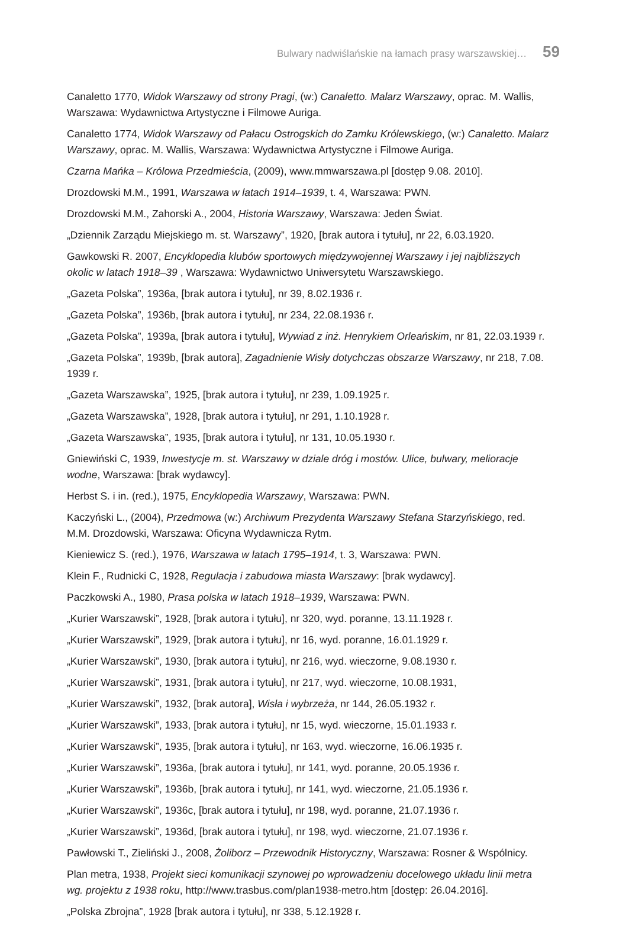Bulwary nadwiślańskie na łamach prasy warszawskiej… 59
Canaletto 1770, Widok Warszawy od strony Pragi, (w:) Canaletto. Malarz Warszawy, oprac. M. Wallis, Warszawa: Wydawnictwa Artystyczne i Filmowe Auriga.
Canaletto 1774, Widok Warszawy od Pałacu Ostrogskich do Zamku Królewskiego, (w:) Canaletto. Malarz Warszawy, oprac. M. Wallis, Warszawa: Wydawnictwa Artystyczne i Filmowe Auriga.
Czarna Mańka – Królowa Przedmieścia, (2009), www.mmwarszawa.pl [dostęp 9.08. 2010].
Drozdowski M.M., 1991, Warszawa w latach 1914–1939, t. 4, Warszawa: PWN.
Drozdowski M.M., Zahorski A., 2004, Historia Warszawy, Warszawa: Jeden Świat.
„Dziennik Zarządu Miejskiego m. st. Warszawy”, 1920, [brak autora i tytułu], nr 22, 6.03.1920.
Gawkowski R. 2007, Encyklopedia klubów sportowych międzywojennej Warszawy i jej najbliższych okolic w latach 1918–39 , Warszawa: Wydawnictwo Uniwersytetu Warszawskiego.
„Gazeta Polska”, 1936a, [brak autora i tytułu], nr 39, 8.02.1936 r.
„Gazeta Polska”, 1936b, [brak autora i tytułu], nr 234, 22.08.1936 r.
„Gazeta Polska”, 1939a, [brak autora i tytułu], Wywiad z inż. Henrykiem Orleańskim, nr 81, 22.03.1939 r.
„Gazeta Polska”, 1939b, [brak autora], Zagadnienie Wisły dotychczas obszarze Warszawy, nr 218, 7.08. 1939 r.
„Gazeta Warszawska”, 1925, [brak autora i tytułu], nr 239, 1.09.1925 r.
„Gazeta Warszawska”, 1928, [brak autora i tytułu], nr 291, 1.10.1928 r.
„Gazeta Warszawska”, 1935, [brak autora i tytułu], nr 131, 10.05.1930 r.
Gniewiński C, 1939, Inwestycje m. st. Warszawy w dziale dróg i mostów. Ulice, bulwary, melioracje wodne, Warszawa: [brak wydawcy].
Herbst S. i in. (red.), 1975, Encyklopedia Warszawy, Warszawa: PWN.
Kaczyński L., (2004), Przedmowa (w:) Archiwum Prezydenta Warszawy Stefana Starzyńskiego, red. M.M. Drozdowski, Warszawa: Oficyna Wydawnicza Rytm.
Kieniewicz S. (red.), 1976, Warszawa w latach 1795–1914, t. 3, Warszawa: PWN.
Klein F., Rudnicki C, 1928, Regulacja i zabudowa miasta Warszawy: [brak wydawcy].
Paczkowski A., 1980, Prasa polska w latach 1918–1939, Warszawa: PWN.
„Kurier Warszawski”, 1928, [brak autora i tytułu], nr 320, wyd. poranne, 13.11.1928 r.
„Kurier Warszawski”, 1929, [brak autora i tytułu], nr 16, wyd. poranne, 16.01.1929 r.
„Kurier Warszawski”, 1930, [brak autora i tytułu], nr 216, wyd. wieczorne, 9.08.1930 r.
„Kurier Warszawski”, 1931, [brak autora i tytułu], nr 217, wyd. wieczorne, 10.08.1931,
„Kurier Warszawski”, 1932, [brak autora], Wisła i wybrzeża, nr 144, 26.05.1932 r.
„Kurier Warszawski”, 1933, [brak autora i tytułu], nr 15, wyd. wieczorne, 15.01.1933 r.
„Kurier Warszawski”, 1935, [brak autora i tytułu], nr 163, wyd. wieczorne, 16.06.1935 r.
„Kurier Warszawski”, 1936a, [brak autora i tytułu], nr 141, wyd. poranne, 20.05.1936 r.
„Kurier Warszawski”, 1936b, [brak autora i tytułu], nr 141, wyd. wieczorne, 21.05.1936 r.
„Kurier Warszawski”, 1936c, [brak autora i tytułu], nr 198, wyd. poranne, 21.07.1936 r.
„Kurier Warszawski”, 1936d, [brak autora i tytułu], nr 198, wyd. wieczorne, 21.07.1936 r.
Pawłowski T., Zieliński J., 2008, Żoliborz – Przewodnik Historyczny, Warszawa: Rosner & Wspólnicy.
Plan metra, 1938, Projekt sieci komunikacji szynowej po wprowadzeniu docelowego układu linii metra wg. projektu z 1938 roku, http://www.trasbus.com/plan1938-metro.htm [dostęp: 26.04.2016].
„Polska Zbrojna”, 1928 [brak autora i tytułu], nr 338, 5.12.1928 r.